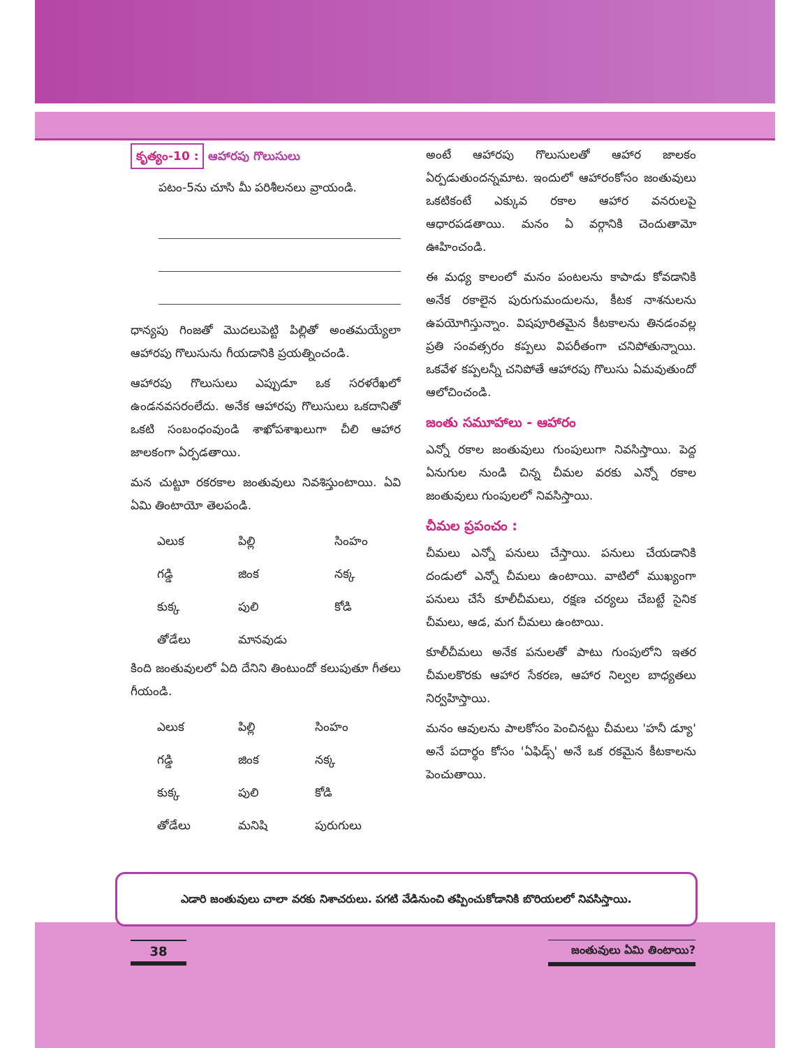కృత్యం-10 : ఆహారపు గొలుసులు
పటం-5ను చూసి మీ పరిశీలనలు వ్రాయండి.
ధాన్యపు గింజతో మొదలుపెట్టి పిల్లితో అంతమయ్యేలా ఆహారపు గొలుసును గీయడానికి ప్రయత్నించండి.
ఆహారపు గొలుసులు ఎప్పుడూ ఒక సరళరేఖలో ఉండనవసరంలేదు. అనేక ఆహారపు గొలుసులు ఒకదానితో ఒకటి సంబంధంవుండి శాఖోపశాఖలుగా చీలి ఆహార జాలకంగా ఏర్పడతాయి.
మన చుట్టూ రకరకాల జంతువులు నివశిస్తుంటాయి. ఏవి ఏమి తింటాయో తెలపండి.
| ఎలుక | పిల్లి | సింహం |
| గడ్డి | జింక | నక్క |
| కుక్క | పులి | కోడి |
| తోడేలు | మానవుడు | |
కింది జంతువులలో ఏది దేనిని తింటుందో కలుపుతూ గీతలు గీయండి.
| ఎలుక | పిల్లి | సింహం |
| గడ్డి | జింక | నక్క |
| కుక్క | పులి | కోడి |
| తోడేలు | మనిషి | పురుగులు |
అంటే ఆహారపు గొలుసులతో ఆహార జాలకం ఏర్పడుతుందన్నమాట. ఇందులో ఆహారంకోసం జంతువులు ఒకటికంటే ఎక్కువ రకాల ఆహార వనరులపై ఆధారపడతాయి. మనం ఏ వర్గానికి చెందుతామో ఊహించండి.
ఈ మధ్య కాలంలో మనం పంటలను కాపాడు కోవడానికి అనేక రకాలైన పురుగుమందులను, కీటక నాశనులను ఉపయోగిస్తున్నాం. విషపూరితమైన కీటకాలను తినడంవల్ల ప్రతి సంవత్సరం కప్పలు విపరీతంగా చనిపోతున్నాయి. ఒకవేళ కప్పలన్నీ చనిపోతే ఆహారపు గొలుసు ఏమవుతుందో ఆలోచించండి.
జంతు సమూహాలు - ఆహారం
ఎన్నో రకాల జంతువులు గుంపులుగా నివసిస్తాయి. పెద్ద ఏనుగుల నుండి చిన్న చీమల వరకు ఎన్నో రకాల జంతువులు గుంపులలో నివసిస్తాయి.
చీమల ప్రపంచం :
చీమలు ఎన్నో పనులు చేస్తాయి. పనులు చేయడానికి దండులో ఎన్నో చీమలు ఉంటాయి. వాటిలో ముఖ్యంగా పనులు చేసే కూలీచీమలు, రక్షణ చర్యలు చేబట్టే సైనిక చీమలు, ఆడ, మగ చీమలు ఉంటాయి.
కూలీచీమలు అనేక పనులతో పాటు గుంపులోని ఇతర చీమలకొరకు ఆహార సేకరణ, ఆహార నిల్వల బాధ్యతలు నిర్వహిస్తాయి.
మనం ఆవులను పాలకోసం పెంచినట్టు చీమలు 'హనీ డ్యూ' అనే పదార్థం కోసం 'ఏఫిడ్స్' అనే ఒక రకమైన కీటకాలను పెంచుతాయి.
ఎడారి జంతువులు చాలా వరకు నిశాచరులు. పగటి వేడినుంచి తప్పించుకోడానికి బొరియలలో నివసిస్తాయి.
38 జంతువులు ఏమి తింటాయి?